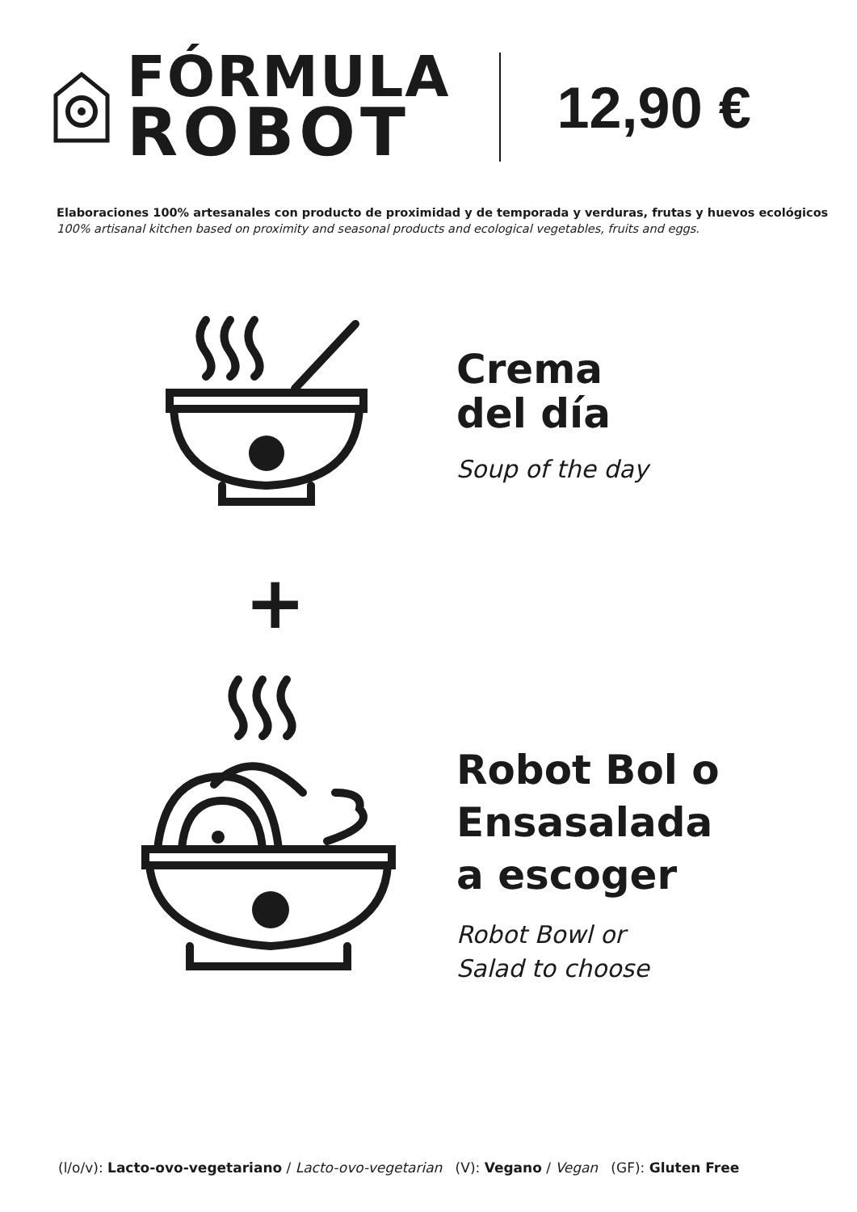FÓRMULA
ROBOT
12,90 €
Elaboraciones 100% artesanales con producto de proximidad y de temporada y verduras, frutas y huevos ecológicos
100% artisanal kitchen based on proximity and seasonal products and ecological vegetables, fruits and eggs.
Crema
del día
Soup of the day
+
Robot Bol o
Ensasalada
a escoger
Robot Bowl or
Salad to choose
(l/o/v): Lacto-ovo-vegetariano / Lacto-ovo-vegetarian (V): Vegano / Vegan (GF): Gluten Free